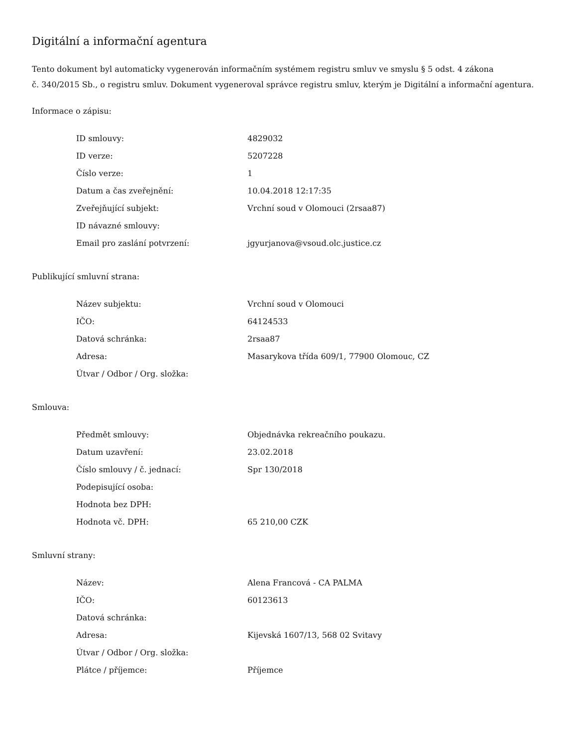Digitální a informační agentura
Tento dokument byl automaticky vygenerován informačním systémem registru smluv ve smyslu § 5 odst. 4 zákona
č. 340/2015 Sb., o registru smluv. Dokument vygeneroval správce registru smluv, kterým je Digitální a informační agentura.
Informace o zápisu:
| ID smlouvy: | 4829032 |
| ID verze: | 5207228 |
| Číslo verze: | 1 |
| Datum a čas zveřejnění: | 10.04.2018 12:17:35 |
| Zveřejňující subjekt: | Vrchní soud v Olomouci (2rsaa87) |
| ID návazné smlouvy: | |
| Email pro zaslání potvrzení: | jgyurjanova@vsoud.olc.justice.cz |
Publikující smluvní strana:
| Název subjektu: | Vrchní soud v Olomouci |
| IČO: | 64124533 |
| Datová schránka: | 2rsaa87 |
| Adresa: | Masarykova třída 609/1, 77900 Olomouc, CZ |
| Útvar / Odbor / Org. složka: | |
Smlouva:
| Předmět smlouvy: | Objednávka rekreačního poukazu. |
| Datum uzavření: | 23.02.2018 |
| Číslo smlouvy / č. jednací: | Spr 130/2018 |
| Podepisující osoba: | |
| Hodnota bez DPH: | |
| Hodnota vč. DPH: | 65 210,00 CZK |
Smluvní strany:
| Název: | Alena Francová - CA PALMA |
| IČO: | 60123613 |
| Datová schránka: | |
| Adresa: | Kijevská 1607/13, 568 02 Svitavy |
| Útvar / Odbor / Org. složka: | |
| Plátce / příjemce: | Příjemce |